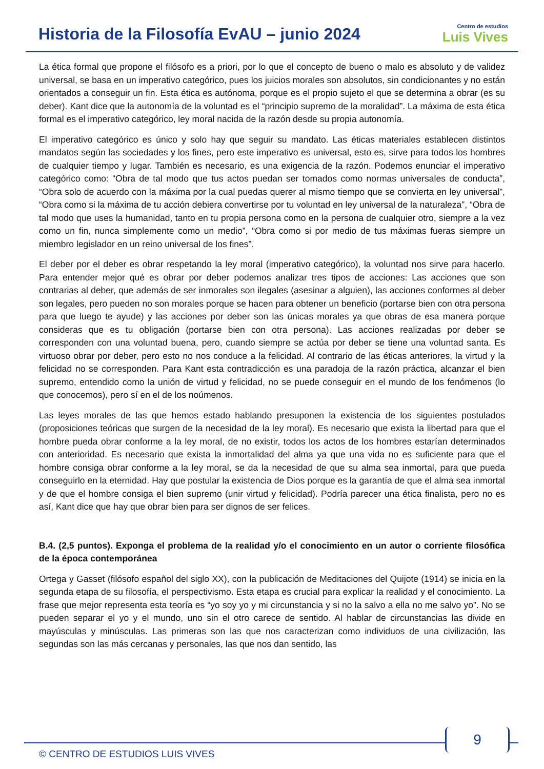Historia de la Filosofía EvAU – junio 2024
Centro de estudios
Luis Vives
La ética formal que propone el filósofo es a priori, por lo que el concepto de bueno o malo es absoluto y de validez universal, se basa en un imperativo categórico, pues los juicios morales son absolutos, sin condicionantes y no están orientados a conseguir un fin. Esta ética es autónoma, porque es el propio sujeto el que se determina a obrar (es su deber). Kant dice que la autonomía de la voluntad es el “principio supremo de la moralidad”. La máxima de esta ética formal es el imperativo categórico, ley moral nacida de la razón desde su propia autonomía.
El imperativo categórico es único y solo hay que seguir su mandato. Las éticas materiales establecen distintos mandatos según las sociedades y los fines, pero este imperativo es universal, esto es, sirve para todos los hombres de cualquier tiempo y lugar. También es necesario, es una exigencia de la razón. Podemos enunciar el imperativo categórico como: “Obra de tal modo que tus actos puedan ser tomados como normas universales de conducta”, “Obra solo de acuerdo con la máxima por la cual puedas querer al mismo tiempo que se convierta en ley universal”, “Obra como si la máxima de tu acción debiera convertirse por tu voluntad en ley universal de la naturaleza”, “Obra de tal modo que uses la humanidad, tanto en tu propia persona como en la persona de cualquier otro, siempre a la vez como un fin, nunca simplemente como un medio”, “Obra como si por medio de tus máximas fueras siempre un miembro legislador en un reino universal de los fines”.
El deber por el deber es obrar respetando la ley moral (imperativo categórico), la voluntad nos sirve para hacerlo. Para entender mejor qué es obrar por deber podemos analizar tres tipos de acciones: Las acciones que son contrarias al deber, que además de ser inmorales son ilegales (asesinar a alguien), las acciones conformes al deber son legales, pero pueden no son morales porque se hacen para obtener un beneficio (portarse bien con otra persona para que luego te ayude) y las acciones por deber son las únicas morales ya que obras de esa manera porque consideras que es tu obligación (portarse bien con otra persona). Las acciones realizadas por deber se corresponden con una voluntad buena, pero, cuando siempre se actúa por deber se tiene una voluntad santa. Es virtuoso obrar por deber, pero esto no nos conduce a la felicidad. Al contrario de las éticas anteriores, la virtud y la felicidad no se corresponden. Para Kant esta contradicción es una paradoja de la razón práctica, alcanzar el bien supremo, entendido como la unión de virtud y felicidad, no se puede conseguir en el mundo de los fenómenos (lo que conocemos), pero sí en el de los noúmenos.
Las leyes morales de las que hemos estado hablando presuponen la existencia de los siguientes postulados (proposiciones teóricas que surgen de la necesidad de la ley moral). Es necesario que exista la libertad para que el hombre pueda obrar conforme a la ley moral, de no existir, todos los actos de los hombres estarían determinados con anterioridad. Es necesario que exista la inmortalidad del alma ya que una vida no es suficiente para que el hombre consiga obrar conforme a la ley moral, se da la necesidad de que su alma sea inmortal, para que pueda conseguirlo en la eternidad. Hay que postular la existencia de Dios porque es la garantía de que el alma sea inmortal y de que el hombre consiga el bien supremo (unir virtud y felicidad). Podría parecer una ética finalista, pero no es así, Kant dice que hay que obrar bien para ser dignos de ser felices.
B.4. (2,5 puntos). Exponga el problema de la realidad y/o el conocimiento en un autor o corriente filosófica de la época contemporánea
Ortega y Gasset (filósofo español del siglo XX), con la publicación de Meditaciones del Quijote (1914) se inicia en la segunda etapa de su filosofía, el perspectivismo. Esta etapa es crucial para explicar la realidad y el conocimiento. La frase que mejor representa esta teoría es “yo soy yo y mi circunstancia y si no la salvo a ella no me salvo yo”. No se pueden separar el yo y el mundo, uno sin el otro carece de sentido. Al hablar de circunstancias las divide en mayúsculas y minúsculas. Las primeras son las que nos caracterizan como individuos de una civilización, las segundas son las más cercanas y personales, las que nos dan sentido, las
9
© CENTRO DE ESTUDIOS LUIS VIVES